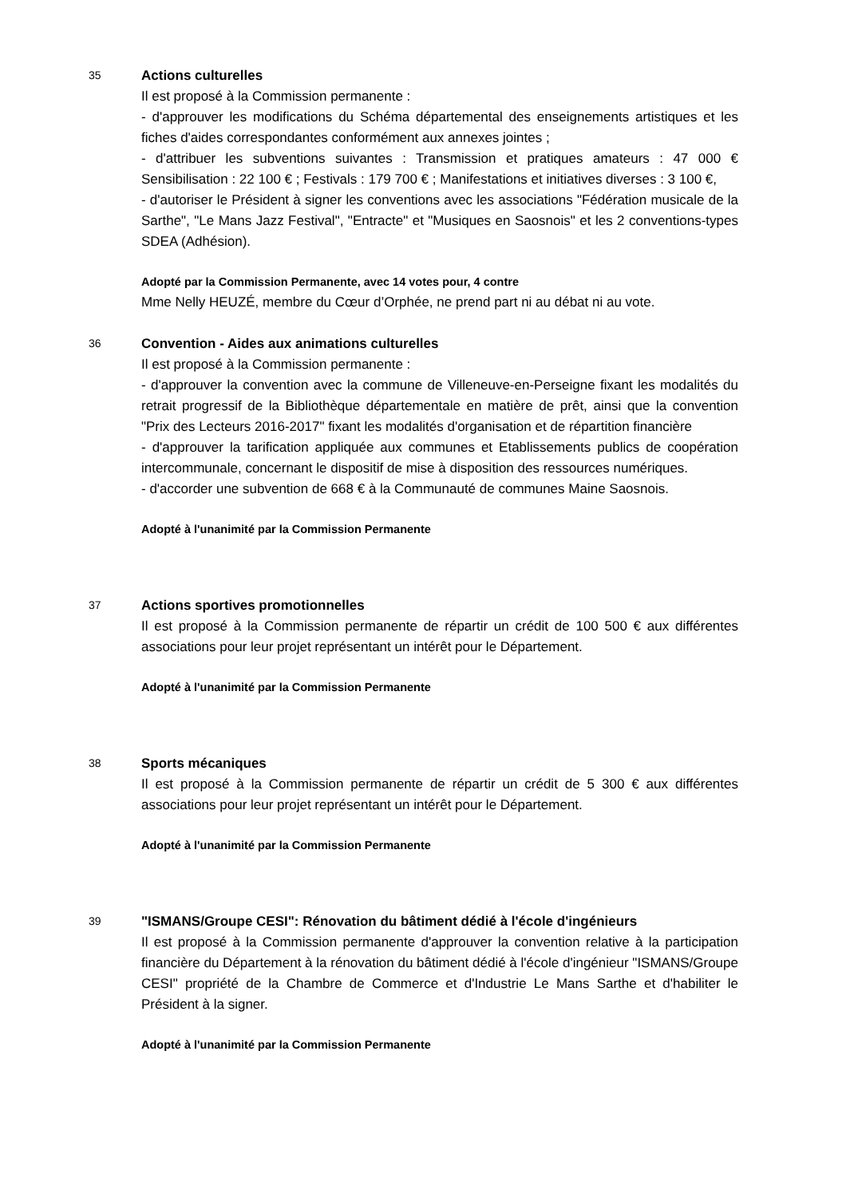35
Actions culturelles
Il est proposé à la Commission permanente :
- d'approuver les modifications du Schéma départemental des enseignements artistiques et les fiches d'aides correspondantes conformément aux annexes jointes ;
- d'attribuer les subventions suivantes : Transmission et pratiques amateurs : 47 000 € Sensibilisation : 22 100 € ; Festivals : 179 700 € ; Manifestations et initiatives diverses : 3 100 €,
- d'autoriser le Président à signer les conventions avec les associations "Fédération musicale de la Sarthe", "Le Mans Jazz Festival", "Entracte" et "Musiques en Saosnois" et les 2 conventions-types SDEA (Adhésion).
Adopté par la Commission Permanente, avec 14 votes pour, 4 contre
Mme Nelly HEUZÉ, membre du Cœur d’Orphée, ne prend part ni au débat ni au vote.
36
Convention - Aides aux animations culturelles
Il est proposé à la Commission permanente :
- d'approuver la convention avec la commune de Villeneuve-en-Perseigne fixant les modalités du retrait progressif de la Bibliothèque départementale en matière de prêt, ainsi que la convention "Prix des Lecteurs 2016-2017" fixant les modalités d'organisation et de répartition financière
- d'approuver la tarification appliquée aux communes et Etablissements publics de coopération intercommunale, concernant le dispositif de mise à disposition des ressources numériques.
- d'accorder une subvention de 668 € à la Communauté de communes Maine Saosnois.
Adopté à l'unanimité par la Commission Permanente
37
Actions sportives promotionnelles
Il est proposé à la Commission permanente de répartir un crédit de 100 500 € aux différentes associations pour leur projet représentant un intérêt pour le Département.
Adopté à l'unanimité par la Commission Permanente
38
Sports mécaniques
Il est proposé à la Commission permanente de répartir un crédit de 5 300 € aux différentes associations pour leur projet représentant un intérêt pour le Département.
Adopté à l'unanimité par la Commission Permanente
39
"ISMANS/Groupe CESI": Rénovation du bâtiment dédié à l'école d'ingénieurs
Il est proposé à la Commission permanente d'approuver la convention relative à la participation financière du Département à la rénovation du bâtiment dédié à l'école d'ingénieur "ISMANS/Groupe CESI" propriété de la Chambre de Commerce et d'Industrie Le Mans Sarthe et d'habiliter le Président à la signer.
Adopté à l'unanimité par la Commission Permanente